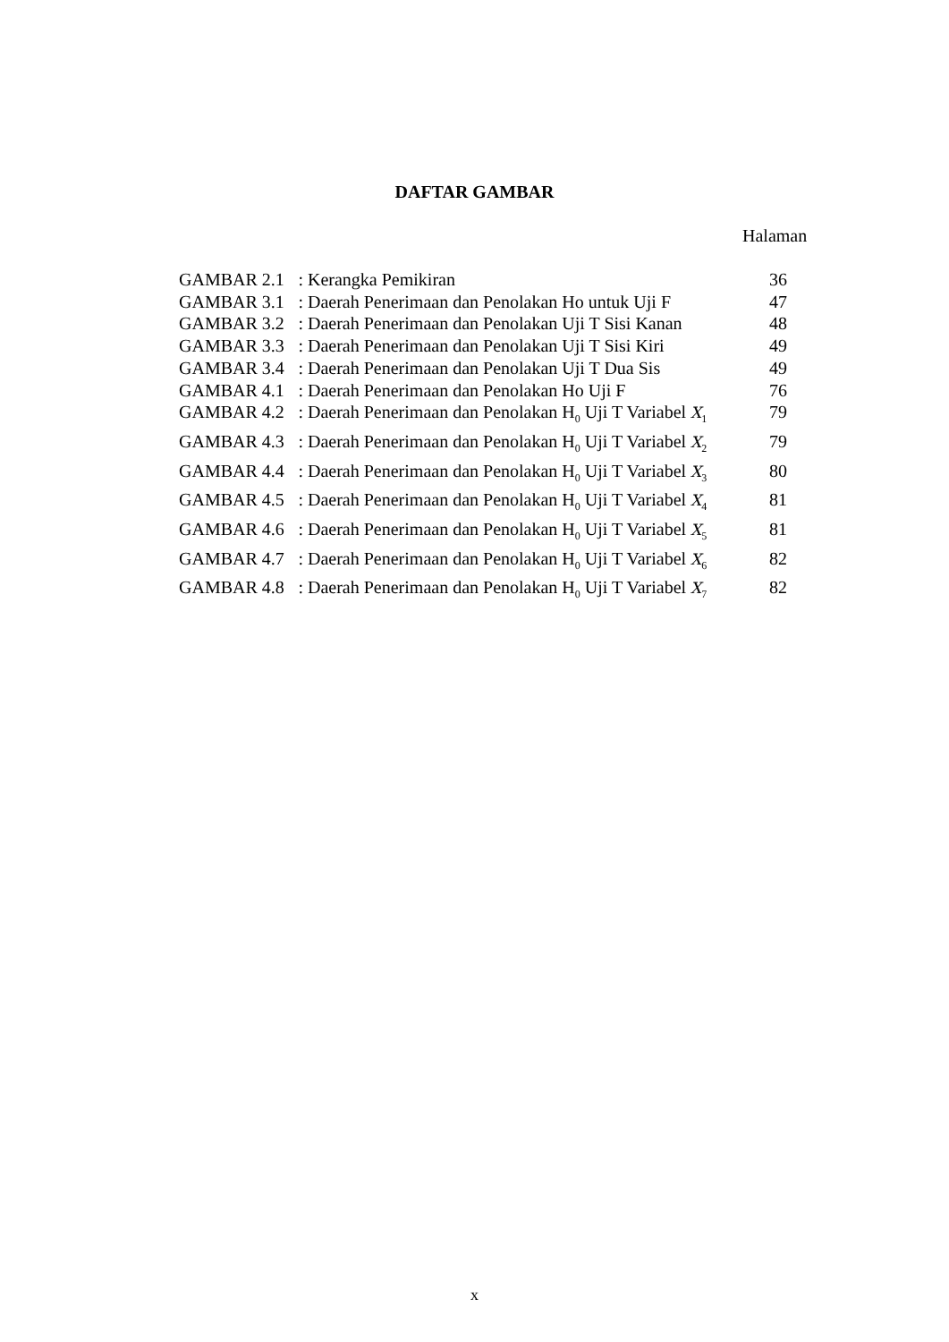DAFTAR GAMBAR
Halaman
| GAMBAR 2.1 | : Kerangka Pemikiran | 36 |
| GAMBAR 3.1 | : Daerah Penerimaan dan Penolakan Ho untuk Uji F | 47 |
| GAMBAR 3.2 | : Daerah Penerimaan dan Penolakan Uji T Sisi Kanan | 48 |
| GAMBAR 3.3 | : Daerah Penerimaan dan Penolakan Uji T Sisi Kiri | 49 |
| GAMBAR 3.4 | : Daerah Penerimaan dan Penolakan Uji T Dua Sis | 49 |
| GAMBAR 4.1 | : Daerah Penerimaan dan Penolakan Ho Uji F | 76 |
| GAMBAR 4.2 | : Daerah Penerimaan dan Penolakan H<sub>0</sub> Uji T Variabel X<sub>1</sub> | 79 |
| GAMBAR 4.3 | : Daerah Penerimaan dan Penolakan H<sub>0</sub> Uji T Variabel X<sub>2</sub> | 79 |
| GAMBAR 4.4 | : Daerah Penerimaan dan Penolakan H<sub>0</sub> Uji T Variabel X<sub>3</sub> | 80 |
| GAMBAR 4.5 | : Daerah Penerimaan dan Penolakan H<sub>0</sub> Uji T Variabel X<sub>4</sub> | 81 |
| GAMBAR 4.6 | : Daerah Penerimaan dan Penolakan H<sub>0</sub> Uji T Variabel X<sub>5</sub> | 81 |
| GAMBAR 4.7 | : Daerah Penerimaan dan Penolakan H<sub>0</sub> Uji T Variabel X<sub>6</sub> | 82 |
| GAMBAR 4.8 | : Daerah Penerimaan dan Penolakan H<sub>0</sub> Uji T Variabel X<sub>7</sub> | 82 |
x